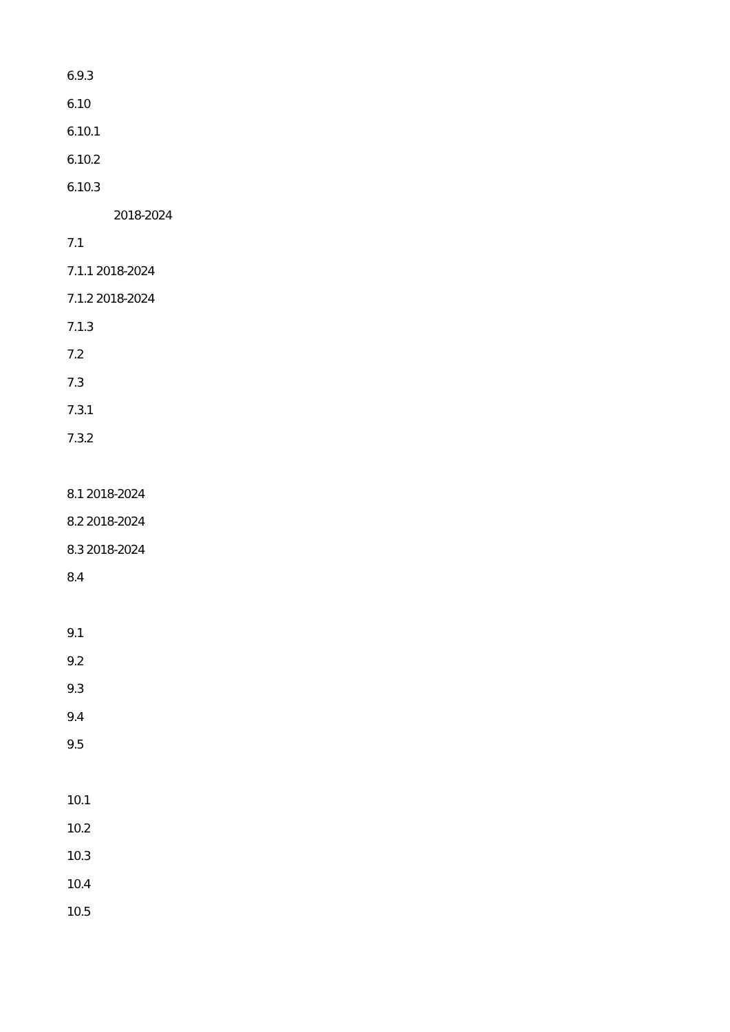6.9.3
6.10
6.10.1
6.10.2
6.10.3
2018-2024
7.1
7.1.1 2018-2024
7.1.2 2018-2024
7.1.3
7.2
7.3
7.3.1
7.3.2
8.1 2018-2024
8.2 2018-2024
8.3 2018-2024
8.4
9.1
9.2
9.3
9.4
9.5
10.1
10.2
10.3
10.4
10.5